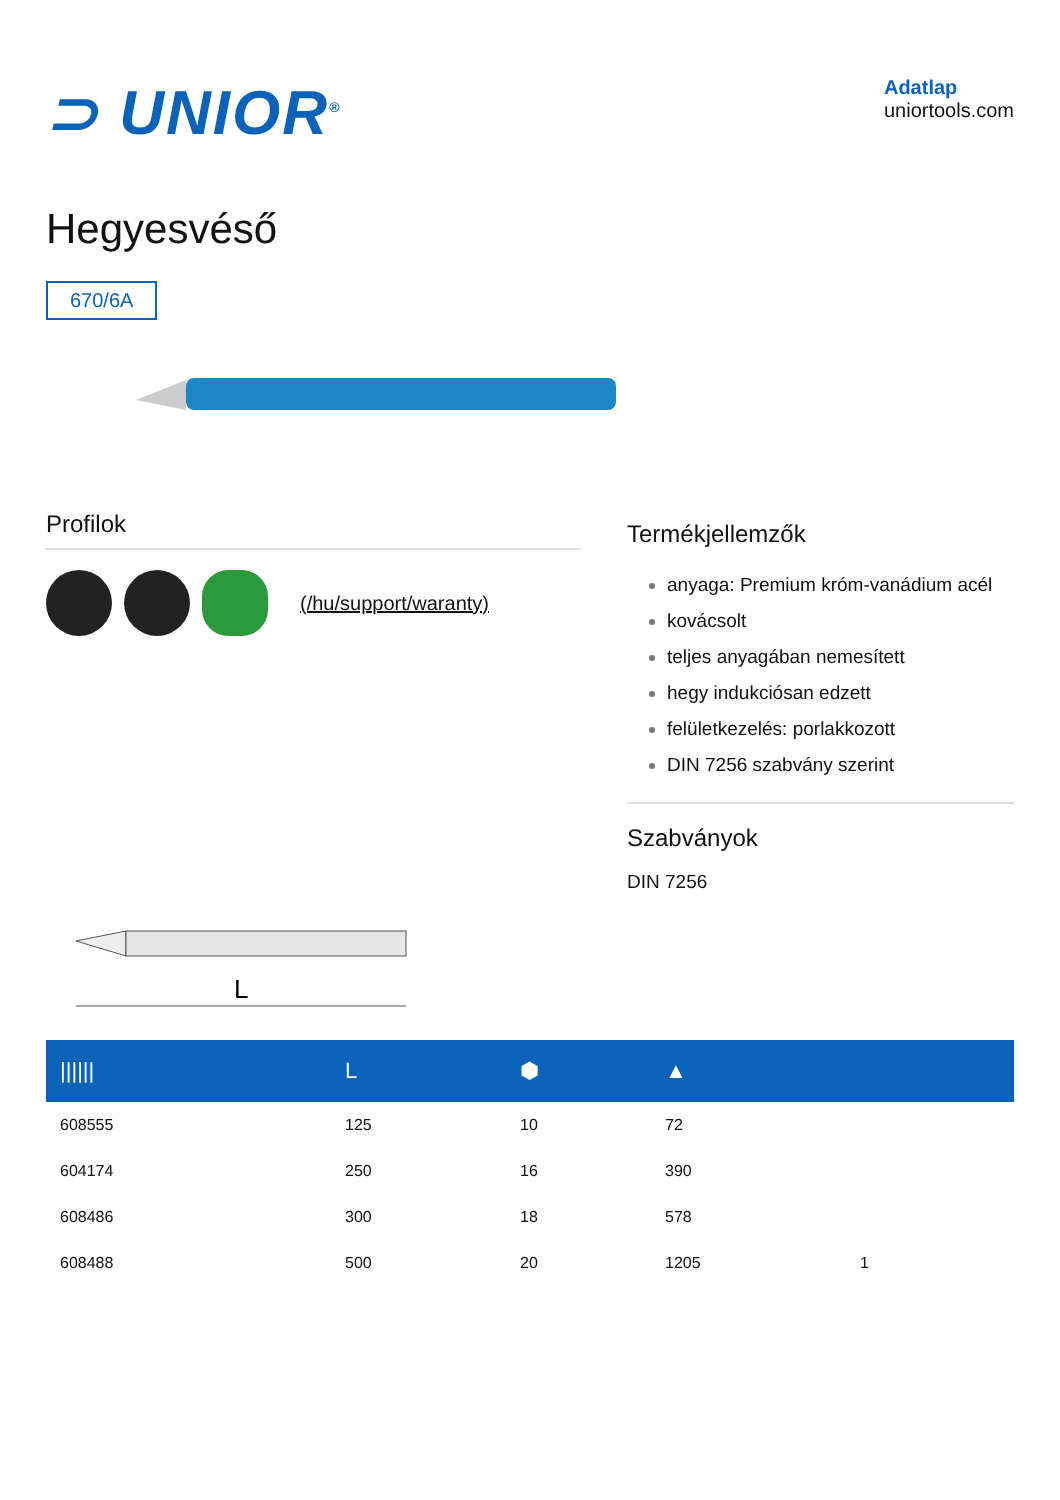⊃ UNIOR<sup>®</sup>
Adatlap
uniortools.com
Hegyesvéső
670/6A
Profilok
(/hu/support/waranty)
L
Termékjellemzők
anyaga: Premium króm-vanádium acél
kovácsolt
teljes anyagában nemesített
hegy indukciósan edzett
felületkezelés: porlakkozott
DIN 7256 szabvány szerint
Szabványok
DIN 7256
| ////// | L | ⬢ | ▲ | |
| --- | --- | --- | --- | --- |
| 608555 | 125 | 10 | 72 | |
| 604174 | 250 | 16 | 390 | |
| 608486 | 300 | 18 | 578 | |
| 608488 | 500 | 20 | 1205 | 1 |